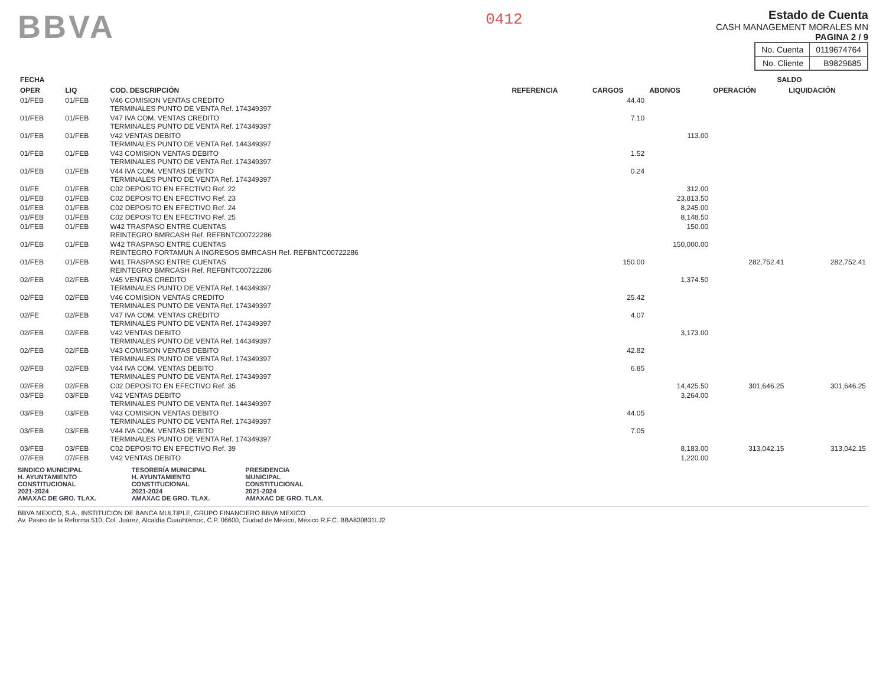BBVA
0412
Estado de Cuenta
CASH MANAGEMENT MORALES MN
PAGINA 2 / 9
| No. Cuenta | 0119674764 |
| No. Cliente | B9829685 |
| FECHA | | COD. DESCRIPCIÓN | REFERENCIA | CARGOS | ABONOS | SALDO | |
| --- | --- | --- | --- | --- | --- | --- | --- |
| OPER | LIQ | | | | | OPERACIÓN | LIQUIDACIÓN |
| 01/FEB | 01/FEB | V46 COMISION VENTAS CREDITO TERMINALES PUNTO DE VENTA Ref. 174349397 | | 44.40 | | | |
| 01/FEB | 01/FEB | V47 IVA COM. VENTAS CREDITO TERMINALES PUNTO DE VENTA Ref. 174349397 | | 7.10 | | | |
| 01/FEB | 01/FEB | V42 VENTAS DEBITO TERMINALES PUNTO DE VENTA Ref. 144349397 | | | 113.00 | | |
| 01/FEB | 01/FEB | V43 COMISION VENTAS DEBITO TERMINALES PUNTO DE VENTA Ref. 174349397 | | 1.52 | | | |
| 01/FEB | 01/FEB | V44 IVA COM. VENTAS DEBITO TERMINALES PUNTO DE VENTA Ref. 174349397 | | 0.24 | | | |
| 01/FE | 01/FEB | C02 DEPOSITO EN EFECTIVO Ref. 22 | | | 312.00 | | |
| 01/FEB | 01/FEB | C02 DEPOSITO EN EFECTIVO Ref. 23 | | | 23,813.50 | | |
| 01/FEB | 01/FEB | C02 DEPOSITO EN EFECTIVO Ref. 24 | | | 8,245.00 | | |
| 01/FEB | 01/FEB | C02 DEPOSITO EN EFECTIVO Ref. 25 | | | 8,148.50 | | |
| 01/FEB | 01/FEB | W42 TRASPASO ENTRE CUENTAS REINTEGRO BMRCASH Ref. REFBNTC00722286 | | | 150.00 | | |
| 01/FEB | 01/FEB | W42 TRASPASO ENTRE CUENTAS REINTEGRO FORTAMUN A INGRESOS BMRCASH Ref. REFBNTC00722286 | | | 150,000.00 | | |
| 01/FEB | 01/FEB | W41 TRASPASO ENTRE CUENTAS REINTEGRO BMRCASH Ref. REFBNTC00722286 | | 150.00 | | 282,752.41 | 282,752.41 |
| 02/FEB | 02/FEB | V45 VENTAS CREDITO TERMINALES PUNTO DE VENTA Ref. 144349397 | | | 1,374.50 | | |
| 02/FEB | 02/FEB | V46 COMISION VENTAS CREDITO TERMINALES PUNTO DE VENTA Ref. 174349397 | | 25.42 | | | |
| 02/FE | 02/FEB | V47 IVA COM. VENTAS CREDITO TERMINALES PUNTO DE VENTA Ref. 174349397 | | 4.07 | | | |
| 02/FEB | 02/FEB | V42 VENTAS DEBITO TERMINALES PUNTO DE VENTA Ref. 144349397 | | | 3,173.00 | | |
| 02/FEB | 02/FEB | V43 COMISION VENTAS DEBITO TERMINALES PUNTO DE VENTA Ref. 174349397 | | 42.82 | | | |
| 02/FEB | 02/FEB | V44 IVA COM. VENTAS DEBITO TERMINALES PUNTO DE VENTA Ref. 174349397 | | 6.85 | | | |
| 02/FEB | 02/FEB | C02 DEPOSITO EN EFECTIVO Ref. 35 | | | 14,425.50 | 301,646.25 | 301,646.25 |
| 03/FEB | 03/FEB | V42 VENTAS DEBITO TERMINALES PUNTO DE VENTA Ref. 144349397 | | | 3,264.00 | | |
| 03/FEB | 03/FEB | V43 COMISION VENTAS DEBITO TERMINALES PUNTO DE VENTA Ref. 174349397 | | 44.05 | | | |
| 03/FEB | 03/FEB | V44 IVA COM. VENTAS DEBITO TERMINALES PUNTO DE VENTA Ref. 174349397 | | 7.05 | | | |
| 03/FEB | 03/FEB | C02 DEPOSITO EN EFECTIVO Ref. 39 | | | 8,183.00 | 313,042.15 | 313,042.15 |
| 07/FEB | 07/FEB | V42 VENTAS DEBITO | | | 1,220.00 | | |
SINDICO MUNICIPAL
H. AYUNTAMIENTO
CONSTITUCIONAL
2021-2024
AMAXAC DE GRO. TLAX.
TESORERÍA MUNICIPAL
H. AYUNTAMIENTO
CONSTITUCIONAL
2021-2024
AMAXAC DE GRO. TLAX.
PRESIDENCIA
MUNICIPAL
CONSTITUCIONAL
2021-2024
AMAXAC DE GRO. TLAX.
BBVA MEXICO, S.A., INSTITUCION DE BANCA MULTIPLE, GRUPO FINANCIERO BBVA MEXICO
Av. Paseo de la Reforma 510, Col. Juárez, Alcaldía Cuauhtémoc, C.P. 06600, Ciudad de México, México R.F.C. BBA830831LJ2